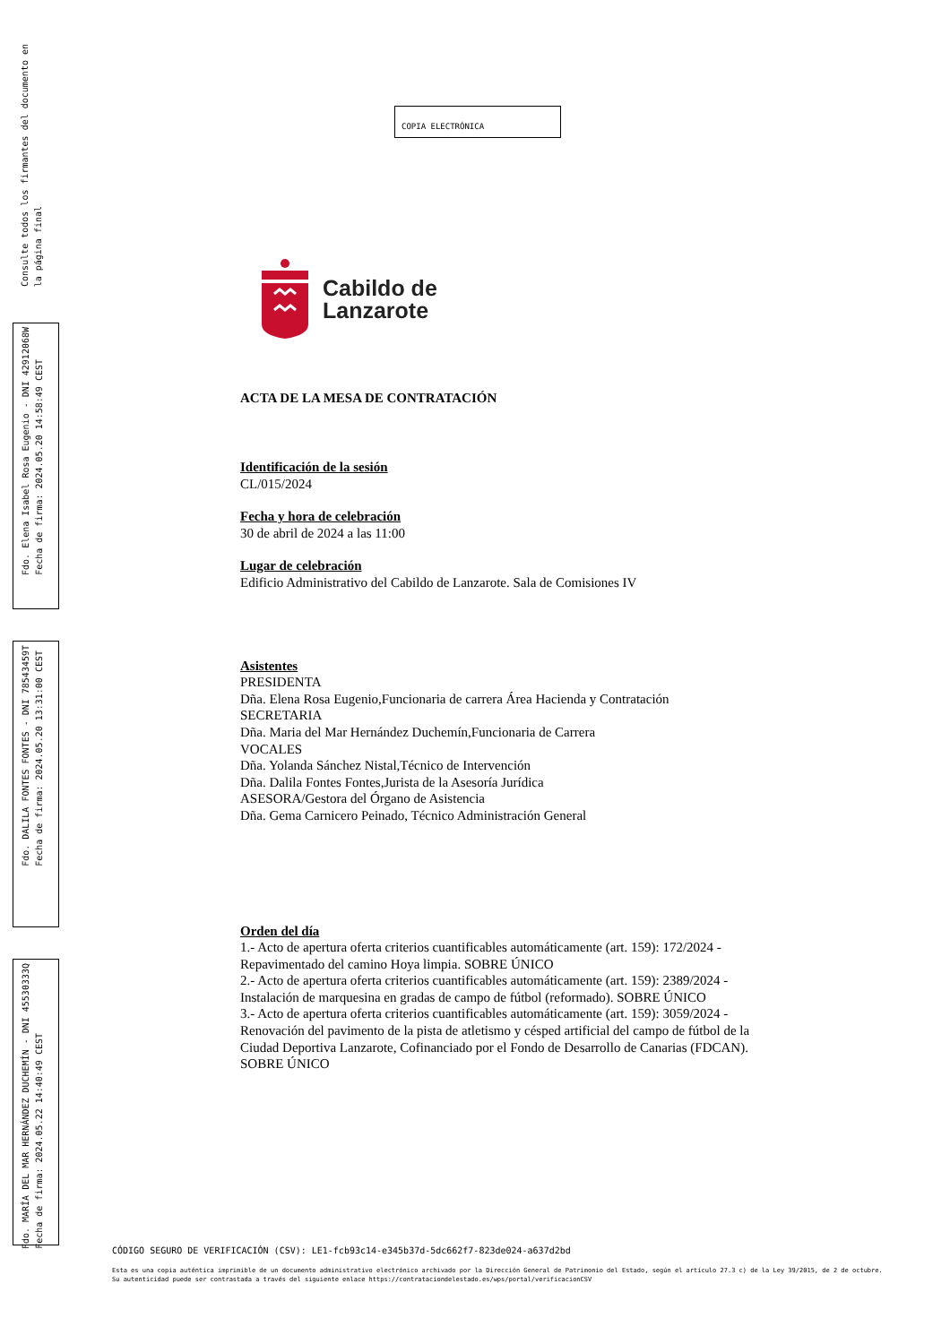Consulte todos los firmantes del documento en
la página final
Fdo. Elena Isabel Rosa Eugenio - DNI 42912068W
Fecha de firma: 2024.05.20 14:58:49 CEST
Fdo. DALILA FONTES FONTES - DNI 78543459T
Fecha de firma: 2024.05.20 13:31:00 CEST
Fdo. MARÍA DEL MAR HERNÁNDEZ DUCHEMÍN - DNI 45530333Q
Fecha de firma: 2024.05.22 14:40:49 CEST
COPIA ELECTRÓNICA
Cabildo de
Lanzarote
ACTA DE LA MESA DE CONTRATACIÓN
Identificación de la sesión
CL/015/2024
Fecha y hora de celebración
30 de abril de 2024 a las 11:00
Lugar de celebración
Edificio Administrativo del Cabildo de Lanzarote. Sala de Comisiones IV
Asistentes
PRESIDENTA
Dña. Elena Rosa Eugenio,Funcionaria de carrera Área Hacienda y Contratación
SECRETARIA
Dña. Maria del Mar Hernández Duchemín,Funcionaria de Carrera
VOCALES
Dña. Yolanda Sánchez Nistal,Técnico de Intervención
Dña. Dalila Fontes Fontes,Jurista de la Asesoría Jurídica
ASESORA/Gestora del Órgano de Asistencia
Dña. Gema Carnicero Peinado, Técnico Administración General
Orden del día
1.- Acto de apertura oferta criterios cuantificables automáticamente (art. 159): 172/2024 - Repavimentado del camino Hoya limpia. SOBRE ÚNICO
2.- Acto de apertura oferta criterios cuantificables automáticamente (art. 159): 2389/2024 - Instalación de marquesina en gradas de campo de fútbol (reformado). SOBRE ÚNICO
3.- Acto de apertura oferta criterios cuantificables automáticamente (art. 159): 3059/2024 - Renovación del pavimento de la pista de atletismo y césped artificial del campo de fútbol de la Ciudad Deportiva Lanzarote, Cofinanciado por el Fondo de Desarrollo de Canarias (FDCAN). SOBRE ÚNICO
CÓDIGO SEGURO DE VERIFICACIÓN (CSV): LE1-fcb93c14-e345b37d-5dc662f7-823de024-a637d2bd
Esta es una copia auténtica imprimible de un documento administrativo electrónico archivado por la Dirección General de Patrimonio del Estado, según el artículo 27.3 c) de la Ley 39/2015, de 2 de octubre. Su autenticidad puede ser contrastada a través del siguiente enlace https://contrataciondelestado.es/wps/portal/verificacionCSV